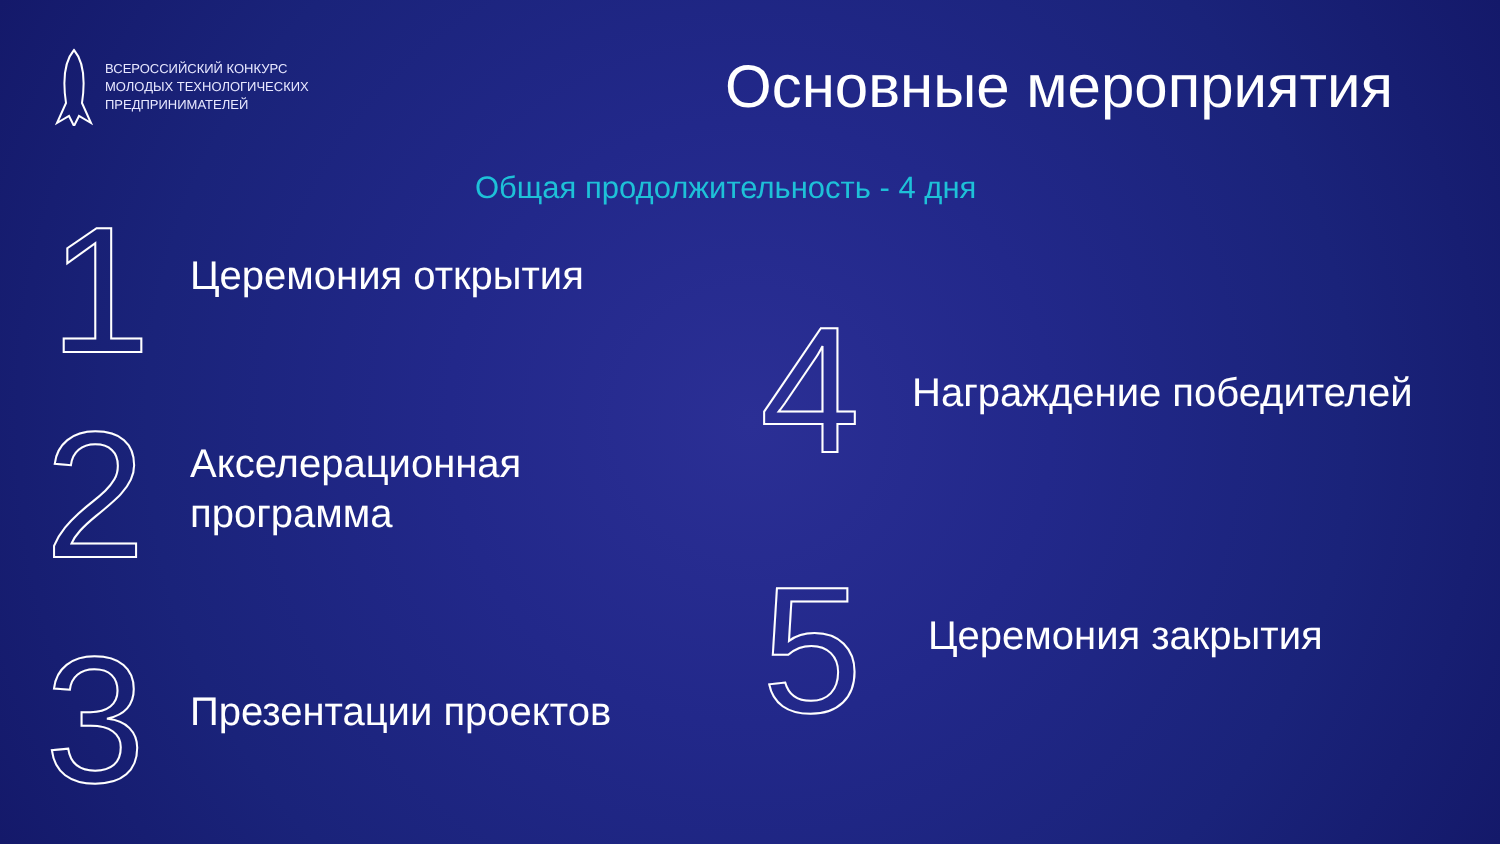ВСЕРОССИЙСКИЙ КОНКУРС
МОЛОДЫХ ТЕХНОЛОГИЧЕСКИХ
ПРЕДПРИНИМАТЕЛЕЙ
Основные мероприятия
Общая продолжительность - 4 дня
1 Церемония открытия
2
Акселерационная
программа
3 Презентации проектов
4 Награждение победителей
5 Церемония закрытия